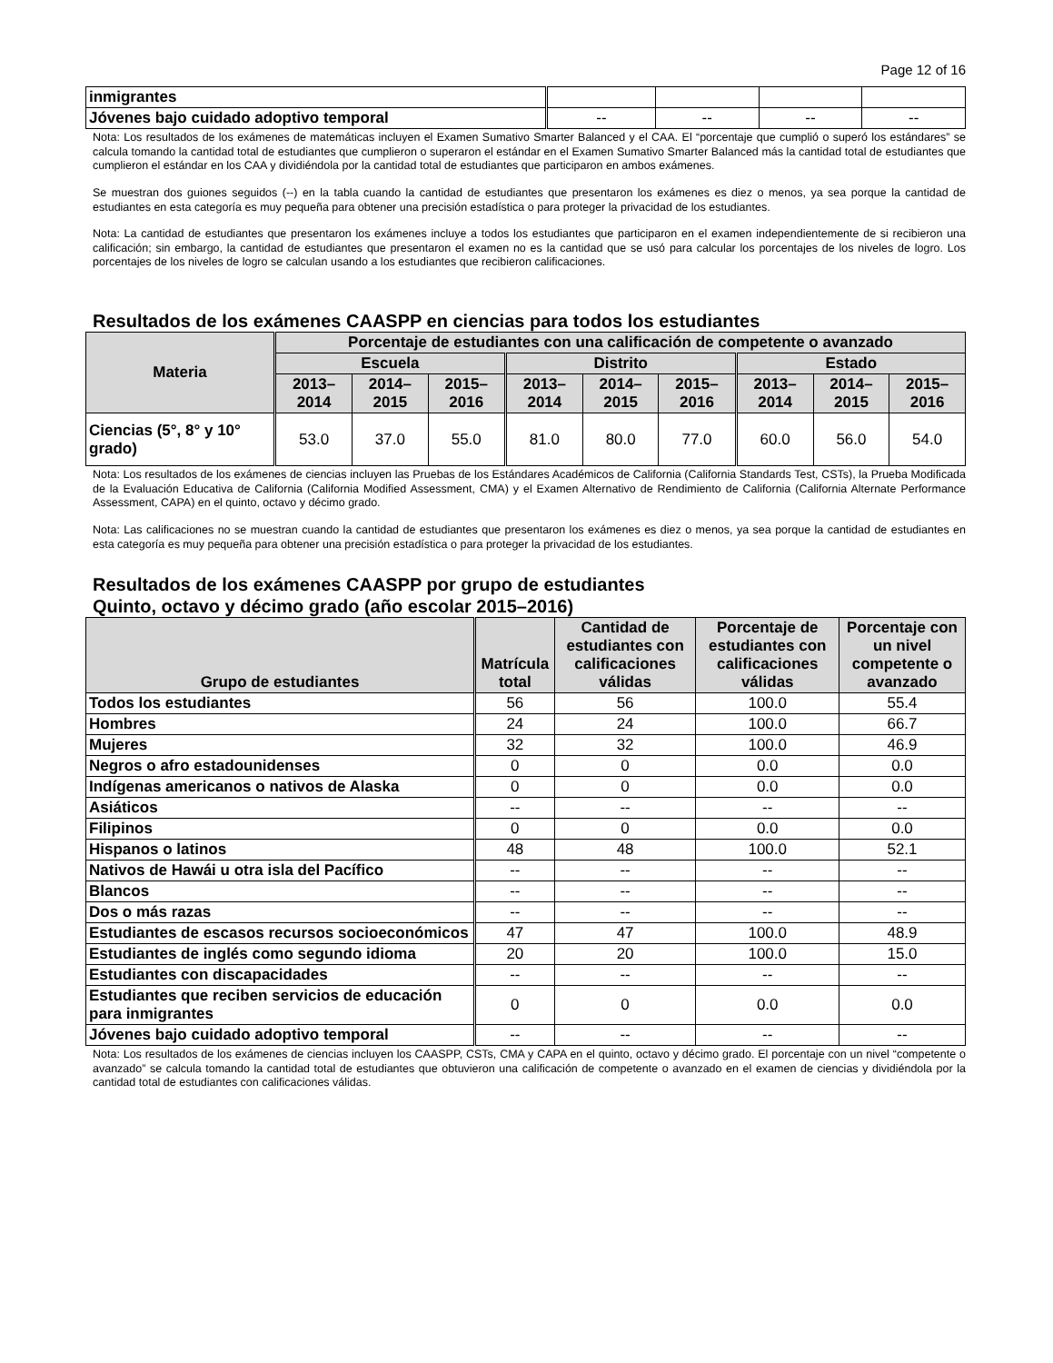Page 12 of 16
| inmigrantes | | | | |
| Jóvenes bajo cuidado adoptivo temporal | -- | -- | -- | -- |
Nota: Los resultados de los exámenes de matemáticas incluyen el Examen Sumativo Smarter Balanced y el CAA. El “porcentaje que cumplió o superó los estándares” se calcula tomando la cantidad total de estudiantes que cumplieron o superaron el estándar en el Examen Sumativo Smarter Balanced más la cantidad total de estudiantes que cumplieron el estándar en los CAA y dividiéndola por la cantidad total de estudiantes que participaron en ambos exámenes.
Se muestran dos guiones seguidos (--) en la tabla cuando la cantidad de estudiantes que presentaron los exámenes es diez o menos, ya sea porque la cantidad de estudiantes en esta categoría es muy pequeña para obtener una precisión estadística o para proteger la privacidad de los estudiantes.
Nota: La cantidad de estudiantes que presentaron los exámenes incluye a todos los estudiantes que participaron en el examen independientemente de si recibieron una calificación; sin embargo, la cantidad de estudiantes que presentaron el examen no es la cantidad que se usó para calcular los porcentajes de los niveles de logro. Los porcentajes de los niveles de logro se calculan usando a los estudiantes que recibieron calificaciones.
Resultados de los exámenes CAASPP en ciencias para todos los estudiantes
| Materia | Porcentaje de estudiantes con una calificación de competente o avanzado | | | | | | | | |
| --- | --- | --- | --- | --- | --- | --- | --- | --- | --- |
| | Escuela | | | Distrito | | | Estado | | |
| | 2013– 2014 | 2014– 2015 | 2015– 2016 | 2013– 2014 | 2014– 2015 | 2015– 2016 | 2013– 2014 | 2014– 2015 | 2015– 2016 |
| Ciencias (5°, 8° y 10° grado) | 53.0 | 37.0 | 55.0 | 81.0 | 80.0 | 77.0 | 60.0 | 56.0 | 54.0 |
Nota: Los resultados de los exámenes de ciencias incluyen las Pruebas de los Estándares Académicos de California (California Standards Test, CSTs), la Prueba Modificada de la Evaluación Educativa de California (California Modified Assessment, CMA) y el Examen Alternativo de Rendimiento de California (California Alternate Performance Assessment, CAPA) en el quinto, octavo y décimo grado.
Nota: Las calificaciones no se muestran cuando la cantidad de estudiantes que presentaron los exámenes es diez o menos, ya sea porque la cantidad de estudiantes en esta categoría es muy pequeña para obtener una precisión estadística o para proteger la privacidad de los estudiantes.
Resultados de los exámenes CAASPP por grupo de estudiantes
Quinto, octavo y décimo grado (año escolar 2015–2016)
| Grupo de estudiantes | Matrícula total | Cantidad de estudiantes con calificaciones válidas | Porcentaje de estudiantes con calificaciones válidas | Porcentaje con un nivel competente o avanzado |
| --- | --- | --- | --- | --- |
| Todos los estudiantes | 56 | 56 | 100.0 | 55.4 |
| Hombres | 24 | 24 | 100.0 | 66.7 |
| Mujeres | 32 | 32 | 100.0 | 46.9 |
| Negros o afro estadounidenses | 0 | 0 | 0.0 | 0.0 |
| Indígenas americanos o nativos de Alaska | 0 | 0 | 0.0 | 0.0 |
| Asiáticos | -- | -- | -- | -- |
| Filipinos | 0 | 0 | 0.0 | 0.0 |
| Hispanos o latinos | 48 | 48 | 100.0 | 52.1 |
| Nativos de Hawái u otra isla del Pacífico | -- | -- | -- | -- |
| Blancos | -- | -- | -- | -- |
| Dos o más razas | -- | -- | -- | -- |
| Estudiantes de escasos recursos socioeconómicos | 47 | 47 | 100.0 | 48.9 |
| Estudiantes de inglés como segundo idioma | 20 | 20 | 100.0 | 15.0 |
| Estudiantes con discapacidades | -- | -- | -- | -- |
| Estudiantes que reciben servicios de educación para inmigrantes | 0 | 0 | 0.0 | 0.0 |
| Jóvenes bajo cuidado adoptivo temporal | -- | -- | -- | -- |
Nota: Los resultados de los exámenes de ciencias incluyen los CAASPP, CSTs, CMA y CAPA en el quinto, octavo y décimo grado. El porcentaje con un nivel “competente o avanzado” se calcula tomando la cantidad total de estudiantes que obtuvieron una calificación de competente o avanzado en el examen de ciencias y dividiéndola por la cantidad total de estudiantes con calificaciones válidas.